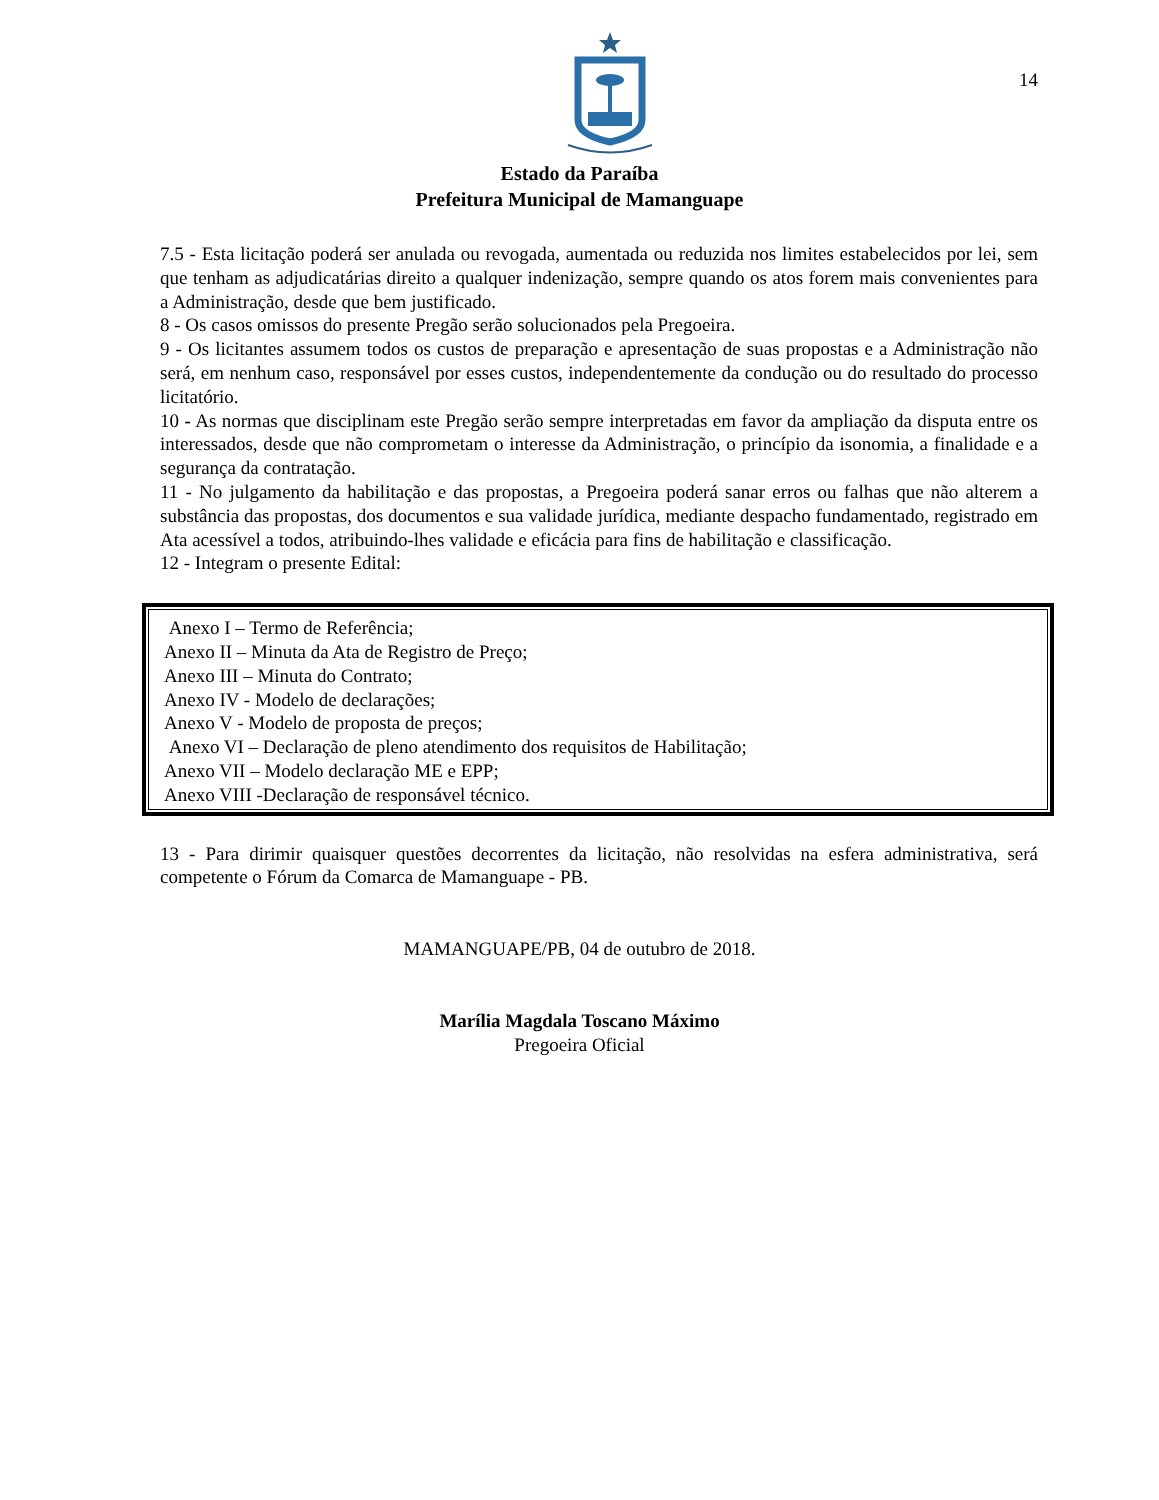14
Estado da Paraíba
Prefeitura Municipal de Mamanguape
7.5 - Esta licitação poderá ser anulada ou revogada, aumentada ou reduzida nos limites estabelecidos por lei, sem que tenham as adjudicatárias direito a qualquer indenização, sempre quando os atos forem mais convenientes para a Administração, desde que bem justificado.
8 - Os casos omissos do presente Pregão serão solucionados pela Pregoeira.
9 - Os licitantes assumem todos os custos de preparação e apresentação de suas propostas e a Administração não será, em nenhum caso, responsável por esses custos, independentemente da condução ou do resultado do processo licitatório.
10 - As normas que disciplinam este Pregão serão sempre interpretadas em favor da ampliação da disputa entre os interessados, desde que não comprometam o interesse da Administração, o princípio da isonomia, a finalidade e a segurança da contratação.
11 - No julgamento da habilitação e das propostas, a Pregoeira poderá sanar erros ou falhas que não alterem a substância das propostas, dos documentos e sua validade jurídica, mediante despacho fundamentado, registrado em Ata acessível a todos, atribuindo-lhes validade e eficácia para fins de habilitação e classificação.
12 - Integram o presente Edital:
Anexo I – Termo de Referência;
Anexo II – Minuta da Ata de Registro de Preço;
Anexo III – Minuta do Contrato;
Anexo IV - Modelo de declarações;
Anexo V - Modelo de proposta de preços;
Anexo VI – Declaração de pleno atendimento dos requisitos de Habilitação;
Anexo VII – Modelo declaração ME e EPP;
Anexo VIII -Declaração de responsável técnico.
13 - Para dirimir quaisquer questões decorrentes da licitação, não resolvidas na esfera administrativa, será competente o Fórum da Comarca de Mamanguape - PB.
MAMANGUAPE/PB, 04 de outubro de 2018.
Marília Magdala Toscano Máximo
Pregoeira Oficial